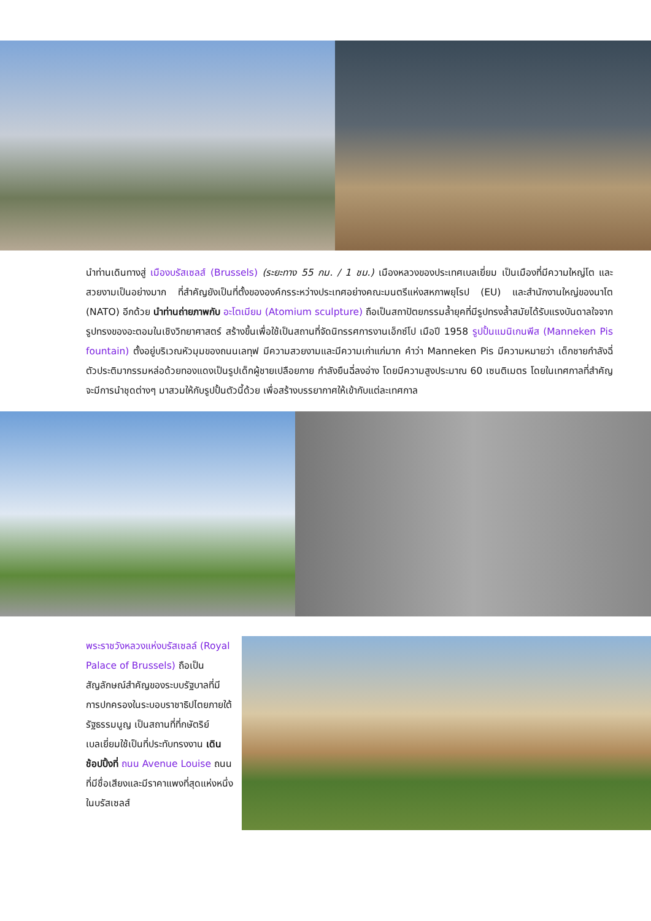นำท่านเดินทางสู่ เมืองบรัสเซลส์ (Brussels) (ระยะทาง 55 กม. / 1 ชม.) เมืองหลวงของประเทศเบลเยี่ยม เป็นเมืองที่มีความใหญ่โต และสวยงามเป็นอย่างมาก ที่สำคัญยังเป็นที่ตั้งขององค์กรระหว่างประเทศอย่างคณะมนตรีแห่งสหภาพยุโรป (EU) และสำนักงานใหญ่ของนาโต (NATO) อีกด้วย นำท่านถ่ายภาพกับ อะโตเมียม (Atomium sculpture) ถือเป็นสถาปัตยกรรมล้ำยุคที่มีรูปทรงล้ำสมัยได้รับแรงบันดาลใจจากรูปทรงของอะตอมในเชิงวิทยาศาสตร์ สร้างขึ้นเพื่อใช้เป็นสถานที่จัดนิทรรศการงานเอ็กซ์โป เมือปี 1958 รูปปั้นแมนิเกนพีส (Manneken Pis fountain) ตั้งอยู่บริเวณหัวมุมของถนนเลทุฟ มีความสวยงามและมีความเก่าแก่มาก คำว่า Manneken Pis มีความหมายว่า เด็กชายกำลังฉี่ ตัวประติมากรรมหล่อด้วยทองแดงเป็นรูปเด็กผู้ชายเปลือยกาย กำลังยืนฉี่ลงอ่าง โดยมีความสูงประมาณ 60 เซนติเมตร โดยในเทศกาลที่สำคัญ จะมีการนำชุดต่างๆ มาสวมให้กับรูปปั้นตัวนี้ด้วย เพื่อสร้างบรรยากาศให้เข้ากับแต่ละเทศกาล
พระราชวังหลวงแห่งบรัสเซลล์ (Royal Palace of Brussels) ถือเป็นสัญลักษณ์สำคัญของระบบรัฐบาลที่มีการปกครองในระบอบราชาธิปไตยภายใต้รัฐธรรมนูญ เป็นสถานที่ที่กษัตริย์เบลเยี่ยมใช้เป็นที่ประทับทรงงาน เดินช้อปปิ้งที่ ถนน Avenue Louise ถนนที่มีชื่อเสียงและมีราคาแพงที่สุดแห่งหนึ่งในบรัสเซลส์